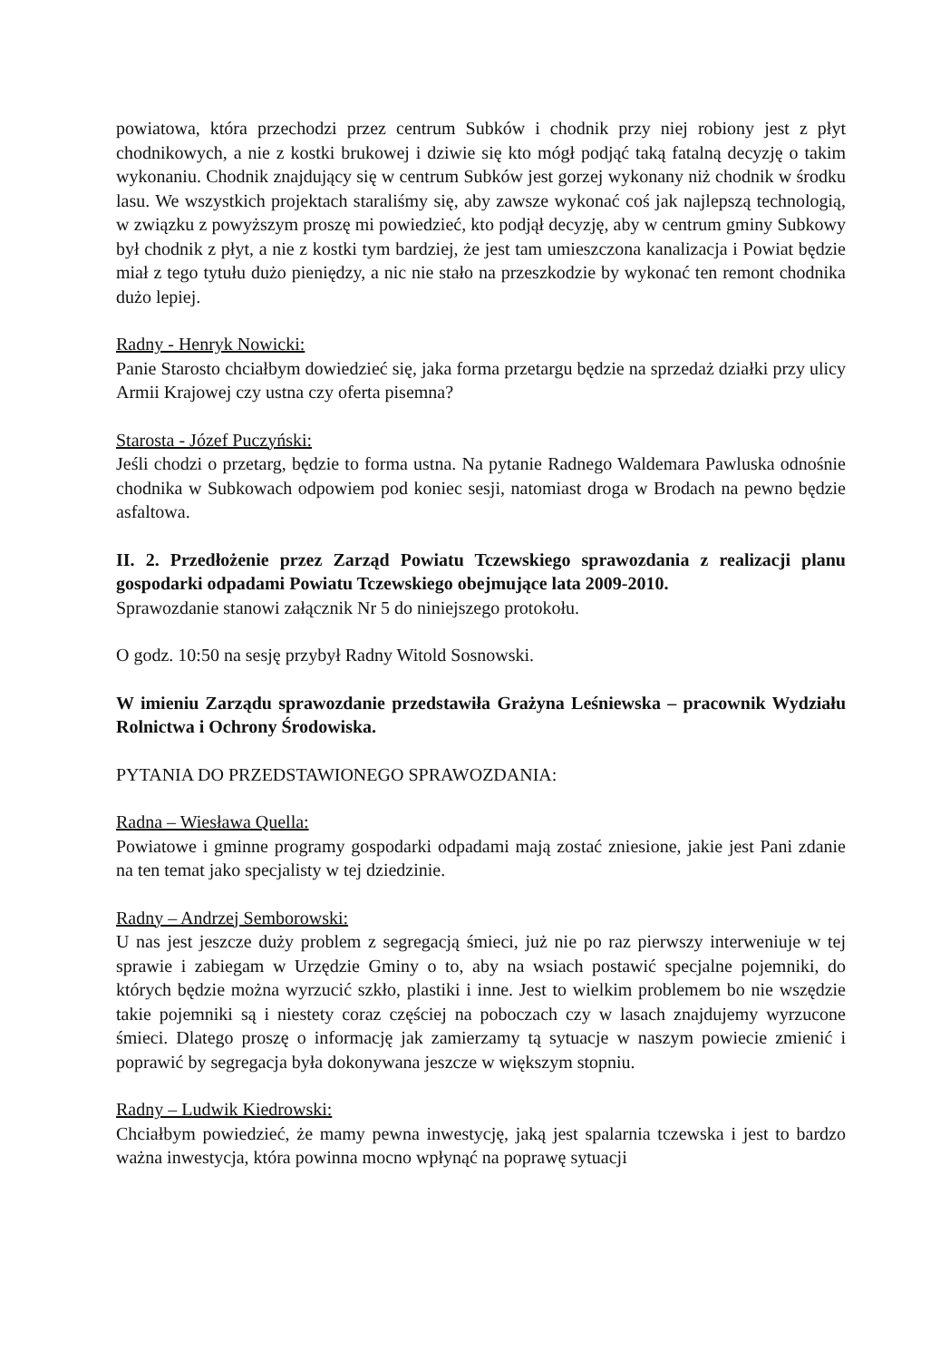powiatowa, która przechodzi przez centrum Subków i chodnik przy niej robiony jest z płyt chodnikowych, a nie z kostki brukowej i dziwie się kto mógł podjąć taką fatalną decyzję o takim wykonaniu. Chodnik znajdujący się w centrum Subków jest gorzej wykonany niż chodnik w środku lasu. We wszystkich projektach staraliśmy się, aby zawsze wykonać coś jak najlepszą technologią, w związku z powyższym proszę mi powiedzieć, kto podjął decyzję, aby w centrum gminy Subkowy był chodnik z płyt, a nie z kostki tym bardziej, że jest tam umieszczona kanalizacja i Powiat będzie miał z tego tytułu dużo pieniędzy, a nic nie stało na przeszkodzie by wykonać ten remont chodnika dużo lepiej.
Radny - Henryk Nowicki:
Panie Starosto chciałbym dowiedzieć się, jaka forma przetargu będzie na sprzedaż działki przy ulicy Armii Krajowej czy ustna czy oferta pisemna?
Starosta - Józef Puczyński:
Jeśli chodzi o przetarg, będzie to forma ustna. Na pytanie Radnego Waldemara Pawluska odnośnie chodnika w Subkowach odpowiem pod koniec sesji, natomiast droga w Brodach na pewno będzie asfaltowa.
II. 2. Przedłożenie przez Zarząd Powiatu Tczewskiego sprawozdania z realizacji planu gospodarki odpadami Powiatu Tczewskiego obejmujące lata 2009-2010.
Sprawozdanie stanowi załącznik Nr 5 do niniejszego protokołu.
O godz. 10:50 na sesję przybył Radny Witold Sosnowski.
W imieniu Zarządu sprawozdanie przedstawiła Grażyna Leśniewska – pracownik Wydziału Rolnictwa i Ochrony Środowiska.
PYTANIA DO PRZEDSTAWIONEGO SPRAWOZDANIA:
Radna – Wiesława Quella:
Powiatowe i gminne programy gospodarki odpadami mają zostać zniesione, jakie jest Pani zdanie na ten temat jako specjalisty w tej dziedzinie.
Radny – Andrzej Semborowski:
U nas jest jeszcze duży problem z segregacją śmieci, już nie po raz pierwszy interweniuje w tej sprawie i zabiegam w Urzędzie Gminy o to, aby na wsiach postawić specjalne pojemniki, do których będzie można wyrzucić szkło, plastiki i inne. Jest to wielkim problemem bo nie wszędzie takie pojemniki są i niestety coraz częściej na poboczach czy w lasach znajdujemy wyrzucone śmieci. Dlatego proszę o informację jak zamierzamy tą sytuacje w naszym powiecie zmienić i poprawić by segregacja była dokonywana jeszcze w większym stopniu.
Radny – Ludwik Kiedrowski:
Chciałbym powiedzieć, że mamy pewna inwestycję, jaką jest spalarnia tczewska i jest to bardzo ważna inwestycja, która powinna mocno wpłynąć na poprawę sytuacji